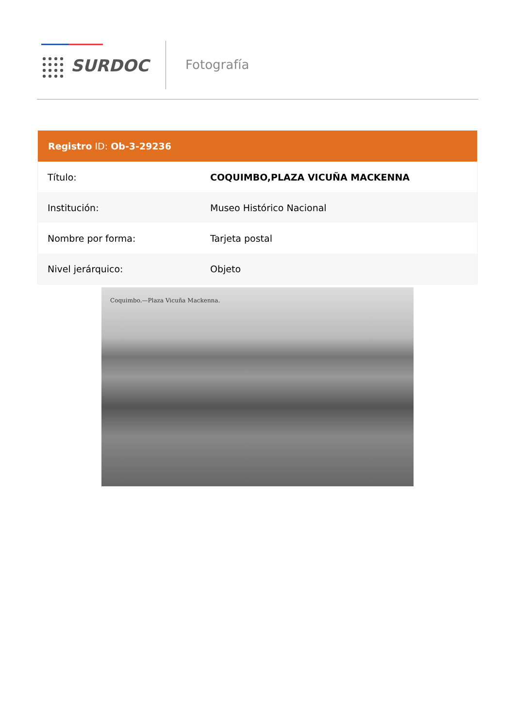SURDOC Fotografía
Registro ID: Ob-3-29236
| Título: | COQUIMBO,PLAZA VICUÑA MACKENNA |
| Institución: | Museo Histórico Nacional |
| Nombre por forma: | Tarjeta postal |
| Nivel jerárquico: | Objeto |
Coquimbo.—Plaza Vicuña Mackenna.